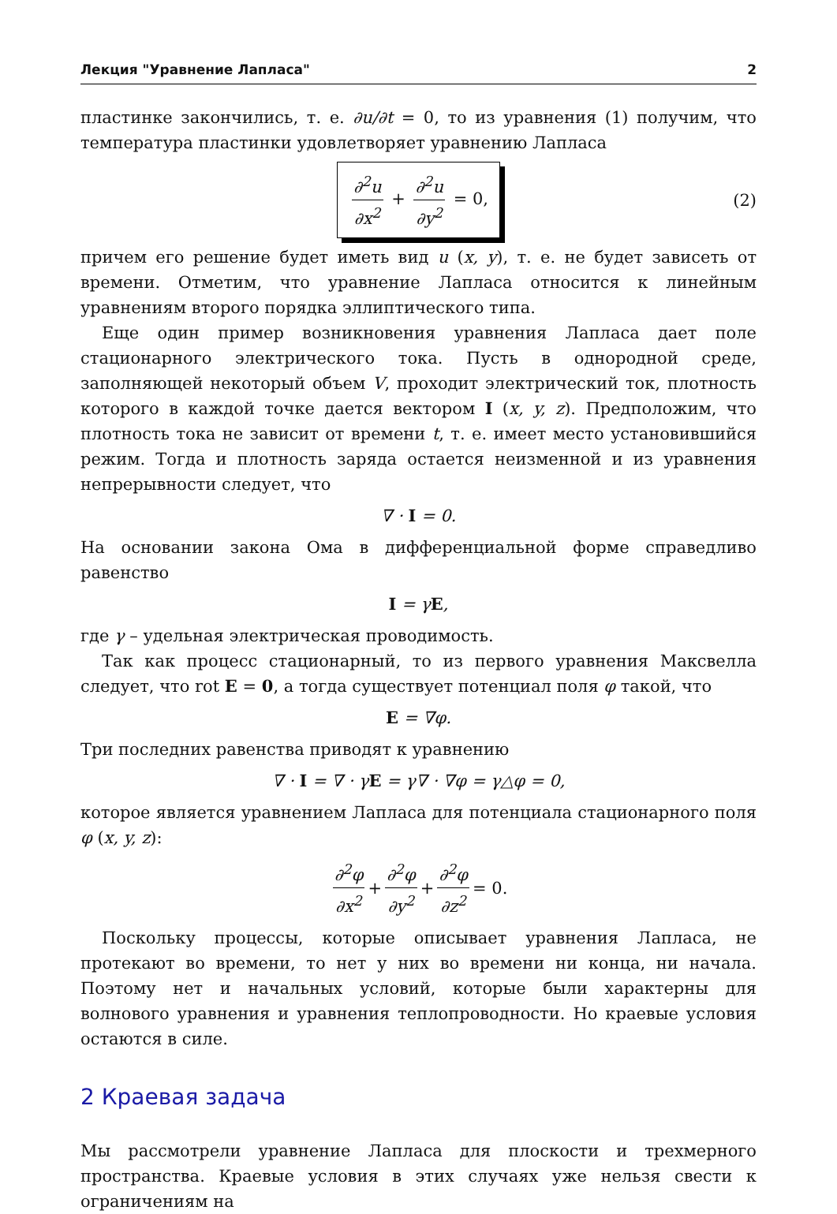Лекция "Уравнение Лапласа" 2
пластинке закончились, т. е. ∂u/∂t = 0, то из уравнения (1) получим, что температура пластинки удовлетворяет уравнению Лапласа
∂<sup>2</sup>u ∂x<sup>2</sup> + ∂<sup>2</sup>u ∂y<sup>2</sup> = 0,
(2)
причем его решение будет иметь вид u (x, y), т. е. не будет зависеть от времени. Отметим, что уравнение Лапласа относится к линейным уравнениям второго порядка эллиптического типа.
Еще один пример возникновения уравнения Лапласа дает поле стационарного электрического тока. Пусть в однородной среде, заполняющей некоторый объем V, проходит электрический ток, плотность которого в каждой точке дается вектором I (x, y, z). Предположим, что плотность тока не зависит от времени t, т. е. имеет место установившийся режим. Тогда и плотность заряда остается неизменной и из уравнения непрерывности следует, что
∇ · I = 0.
На основании закона Ома в дифференциальной форме справедливо равенство
I = γE,
где γ – удельная электрическая проводимость.
Так как процесс стационарный, то из первого уравнения Максвелла следует, что rot E = 0, а тогда существует потенциал поля φ такой, что
E = ∇φ.
Три последних равенства приводят к уравнению
∇ · I = ∇ · γE = γ∇ · ∇φ = γ△φ = 0,
которое является уравнением Лапласа для потенциала стационарного поля φ (x, y, z):
∂<sup>2</sup>φ ∂x<sup>2</sup> + ∂<sup>2</sup>φ ∂y<sup>2</sup> + ∂<sup>2</sup>φ ∂z<sup>2</sup> = 0.
Поскольку процессы, которые описывает уравнения Лапласа, не протекают во времени, то нет у них во времени ни конца, ни начала. Поэтому нет и начальных условий, которые были характерны для волнового уравнения и уравнения теплопроводности. Но краевые условия остаются в силе.
2 Краевая задача
Мы рассмотрели уравнение Лапласа для плоскости и трехмерного пространства. Краевые условия в этих случаях уже нельзя свести к ограничениям на